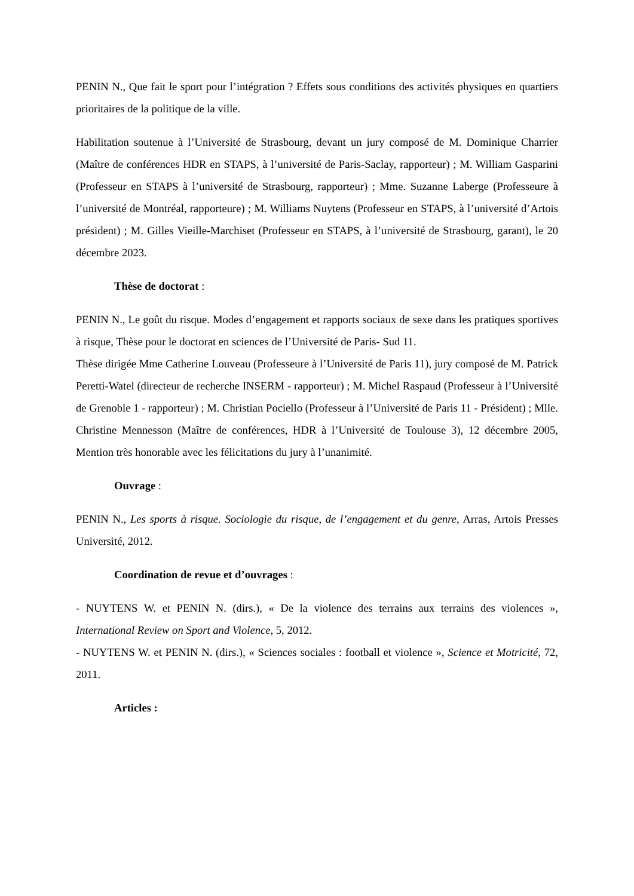PENIN N., Que fait le sport pour l’intégration ? Effets sous conditions des activités physiques en quartiers prioritaires de la politique de la ville.
Habilitation soutenue à l’Université de Strasbourg, devant un jury composé de M. Dominique Charrier (Maître de conférences HDR en STAPS, à l’université de Paris-Saclay, rapporteur) ; M. William Gasparini (Professeur en STAPS à l’université de Strasbourg, rapporteur) ; Mme. Suzanne Laberge (Professeure à l’université de Montréal, rapporteure) ; M. Williams Nuytens (Professeur en STAPS, à l’université d’Artois président) ; M. Gilles Vieille-Marchiset (Professeur en STAPS, à l’université de Strasbourg, garant), le 20 décembre 2023.
Thèse de doctorat :
PENIN N., Le goût du risque. Modes d’engagement et rapports sociaux de sexe dans les pratiques sportives à risque, Thèse pour le doctorat en sciences de l’Université de Paris- Sud 11.
Thèse dirigée Mme Catherine Louveau (Professeure à l’Université de Paris 11), jury composé de M. Patrick Peretti-Watel (directeur de recherche INSERM - rapporteur) ; M. Michel Raspaud (Professeur à l’Université de Grenoble 1 - rapporteur) ; M. Christian Pociello (Professeur à l’Université de Paris 11 - Président) ; Mlle. Christine Mennesson (Maître de conférences, HDR à l’Université de Toulouse 3), 12 décembre 2005, Mention très honorable avec les félicitations du jury à l’unanimité.
Ouvrage :
PENIN N., Les sports à risque. Sociologie du risque, de l’engagement et du genre, Arras, Artois Presses Université, 2012.
Coordination de revue et d’ouvrages :
- NUYTENS W. et PENIN N. (dirs.), « De la violence des terrains aux terrains des violences », International Review on Sport and Violence, 5, 2012.
- NUYTENS W. et PENIN N. (dirs.), « Sciences sociales : football et violence », Science et Motricité, 72, 2011.
Articles :